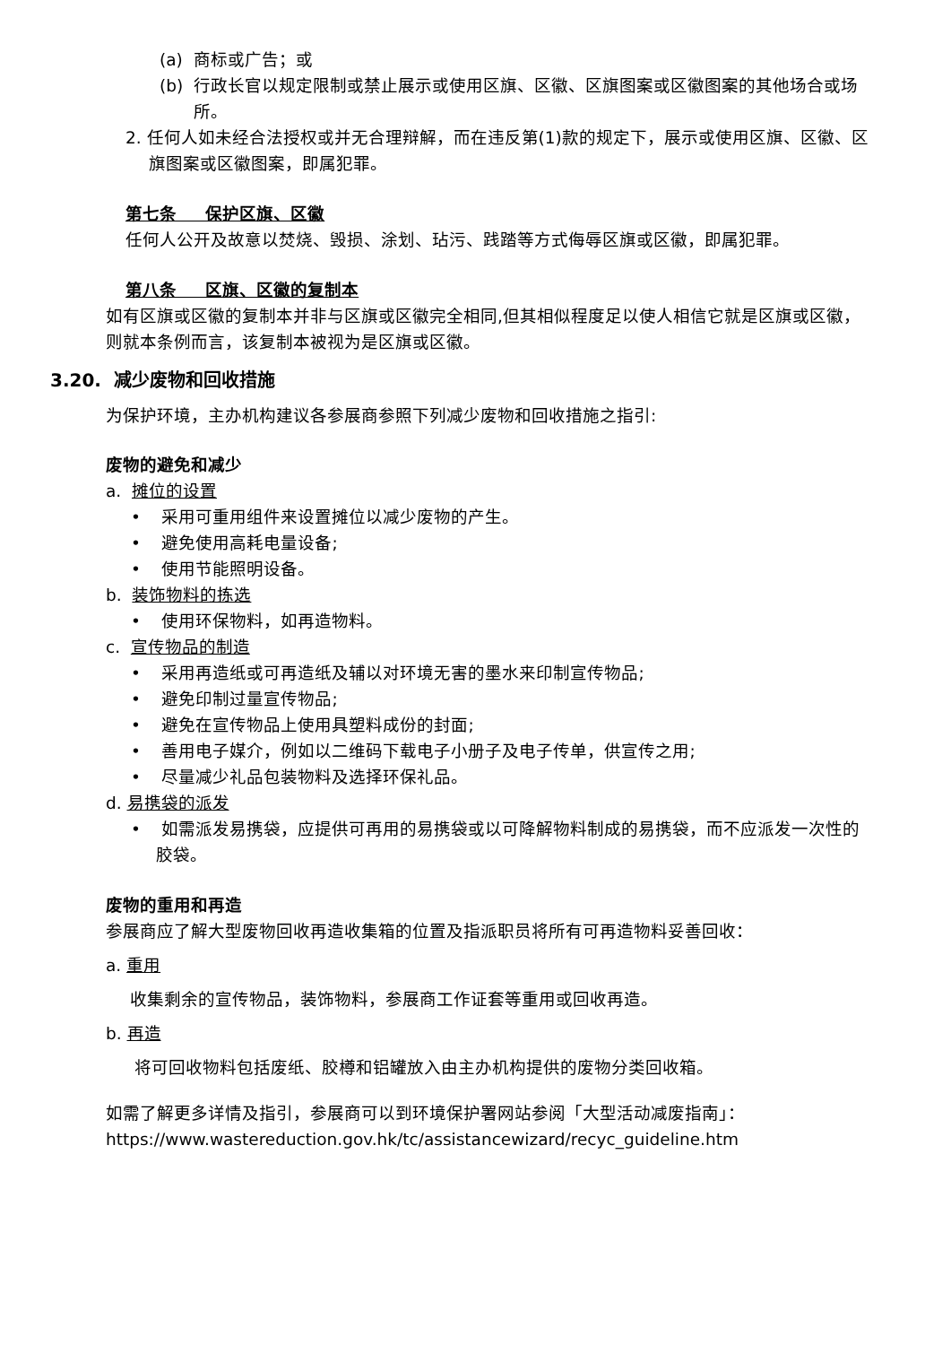(a) 商标或广告；或
(b) 行政长官以规定限制或禁止展示或使用区旗、区徽、区旗图案或区徽图案的其他场合或场所。
2. 任何人如未经合法授权或并无合理辩解，而在违反第(1)款的规定下，展示或使用区旗、区徽、区旗图案或区徽图案，即属犯罪。
第七条 保护区旗、区徽
任何人公开及故意以焚烧、毁损、涂划、玷污、践踏等方式侮辱区旗或区徽，即属犯罪。
第八条 区旗、区徽的复制本
如有区旗或区徽的复制本并非与区旗或区徽完全相同,但其相似程度足以使人相信它就是区旗或区徽，则就本条例而言，该复制本被视为是区旗或区徽。
3.20. 减少废物和回收措施
为保护环境，主办机构建议各参展商参照下列减少废物和回收措施之指引:
废物的避免和减少
a. 摊位的设置
• 采用可重用组件来设置摊位以减少废物的产生。
• 避免使用高耗电量设备;
• 使用节能照明设备。
b. 装饰物料的拣选
• 使用环保物料，如再造物料。
c. 宣传物品的制造
• 采用再造纸或可再造纸及辅以对环境无害的墨水来印制宣传物品;
• 避免印制过量宣传物品;
• 避免在宣传物品上使用具塑料成份的封面;
• 善用电子媒介，例如以二维码下载电子小册子及电子传单，供宣传之用;
• 尽量减少礼品包装物料及选择环保礼品。
d. 易携袋的派发
• 如需派发易携袋，应提供可再用的易携袋或以可降解物料制成的易携袋，而不应派发一次性的胶袋。
废物的重用和再造
参展商应了解大型废物回收再造收集箱的位置及指派职员将所有可再造物料妥善回收：
a. 重用
收集剩余的宣传物品，装饰物料，参展商工作证套等重用或回收再造。
b. 再造
将可回收物料包括废纸、胶樽和铝罐放入由主办机构提供的废物分类回收箱。
如需了解更多详情及指引，参展商可以到环境保护署网站参阅「大型活动减废指南」：
https://www.wastereduction.gov.hk/tc/assistancewizard/recyc_guideline.htm